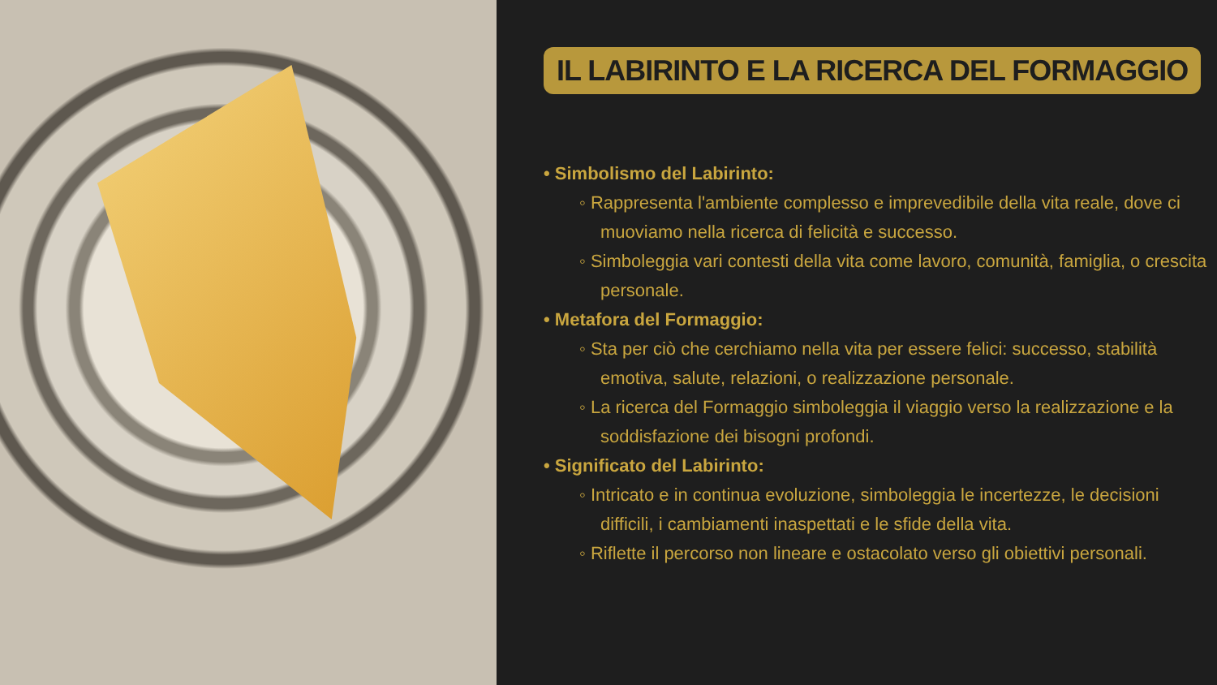IL LABIRINTO E LA RICERCA DEL FORMAGGIO
• Simbolismo del Labirinto:
◦ Rappresenta l'ambiente complesso e imprevedibile della vita reale, dove ci muoviamo nella ricerca di felicità e successo.
◦ Simboleggia vari contesti della vita come lavoro, comunità, famiglia, o crescita personale.
• Metafora del Formaggio:
◦ Sta per ciò che cerchiamo nella vita per essere felici: successo, stabilità emotiva, salute, relazioni, o realizzazione personale.
◦ La ricerca del Formaggio simboleggia il viaggio verso la realizzazione e la soddisfazione dei bisogni profondi.
• Significato del Labirinto:
◦ Intricato e in continua evoluzione, simboleggia le incertezze, le decisioni difficili, i cambiamenti inaspettati e le sfide della vita.
◦ Riflette il percorso non lineare e ostacolato verso gli obiettivi personali.